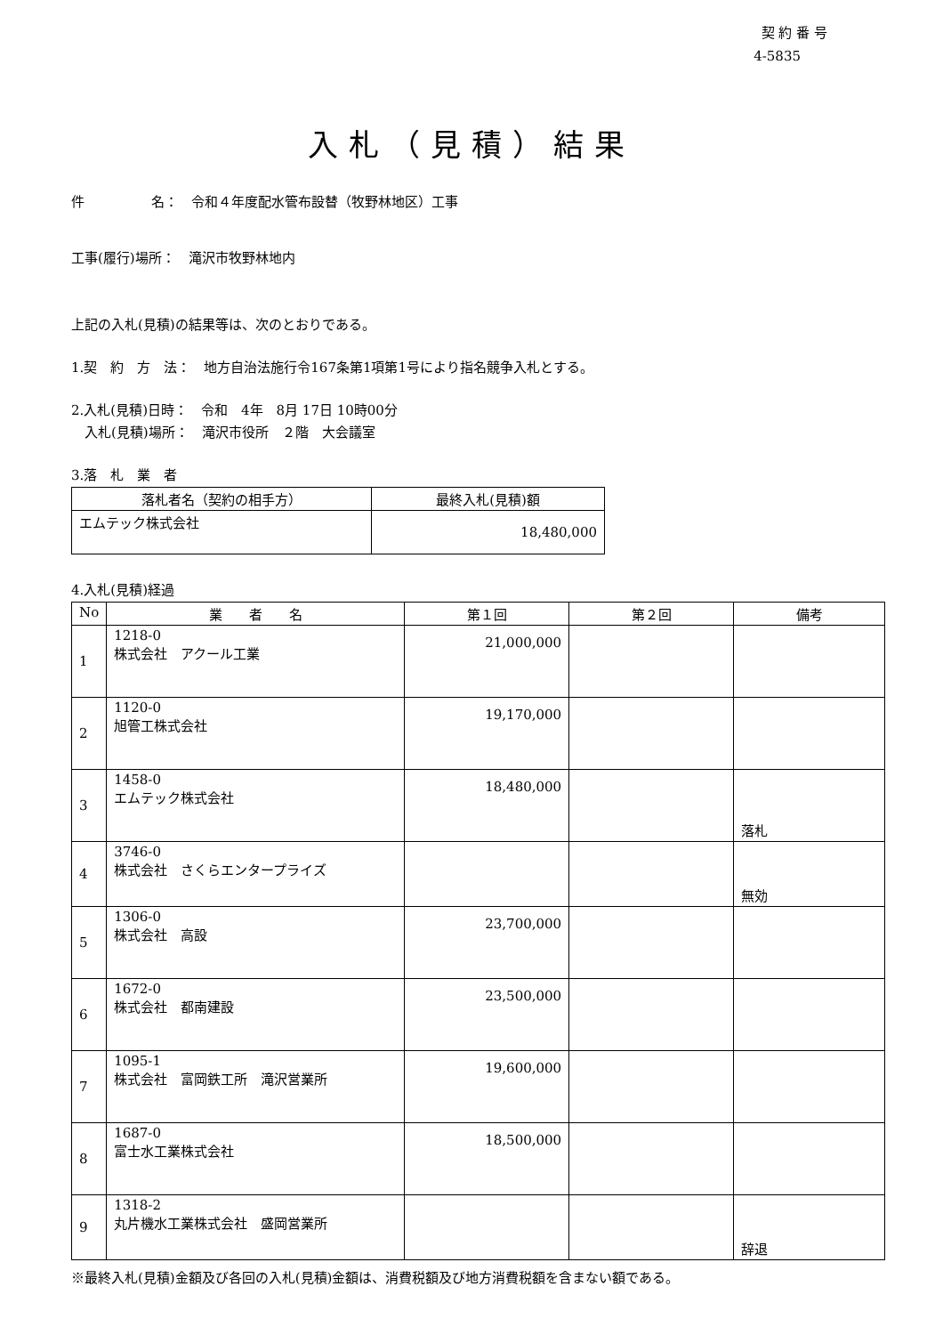契 約 番 号
4-5835
入札（見積）結果
件　　　　　名：　令和４年度配水管布設替（牧野林地区）工事
工事(履行)場所：　滝沢市牧野林地内
上記の入札(見積)の結果等は、次のとおりである。
1.契　約　方　法：　地方自治法施行令167条第1項第1号により指名競争入札とする。
2.入札(見積)日時：　令和　4年　8月 17日 10時00分
　入札(見積)場所：　滝沢市役所　２階　大会議室
3.落　札　業　者
| 落札者名（契約の相手方） | 最終入札(見積)額 |
| --- | --- |
| エムテック株式会社 | 18,480,000 |
4.入札(見積)経過
| No | 業 者 名 | 第１回 | 第２回 | 備考 |
| --- | --- | --- | --- | --- |
| 1 | 1218-0 株式会社 アクール工業 | 21,000,000 | | |
| 2 | 1120-0 旭管工株式会社 | 19,170,000 | | |
| 3 | 1458-0 エムテック株式会社 | 18,480,000 | | 落札 |
| 4 | 3746-0 株式会社 さくらエンタープライズ | | | 無効 |
| 5 | 1306-0 株式会社 高設 | 23,700,000 | | |
| 6 | 1672-0 株式会社 都南建設 | 23,500,000 | | |
| 7 | 1095-1 株式会社 富岡鉄工所 滝沢営業所 | 19,600,000 | | |
| 8 | 1687-0 富士水工業株式会社 | 18,500,000 | | |
| 9 | 1318-2 丸片機水工業株式会社 盛岡営業所 | | | 辞退 |
※最終入札(見積)金額及び各回の入札(見積)金額は、消費税額及び地方消費税額を含まない額である。